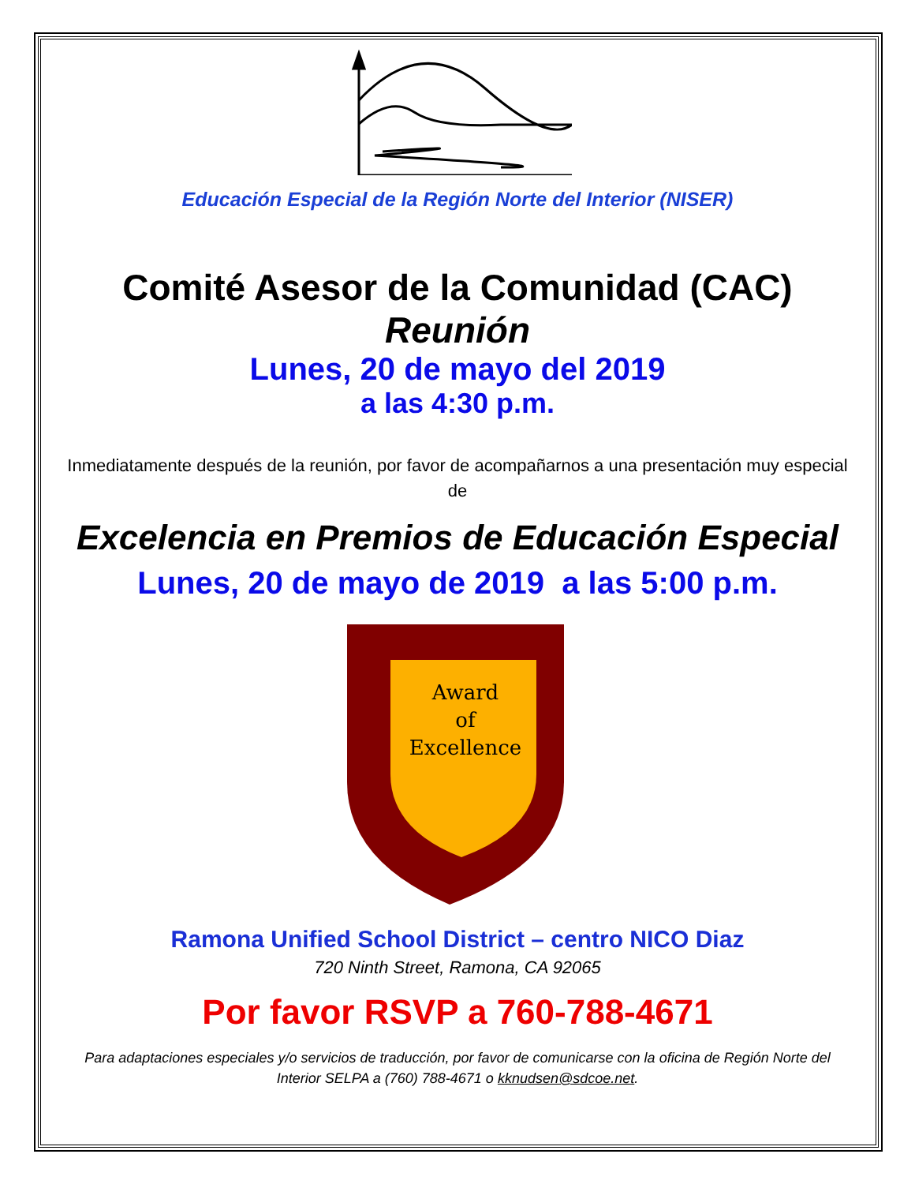Educación Especial de la Región Norte del Interior (NISER)
Comité Asesor de la Comunidad (CAC)
Reunión
Lunes, 20 de mayo del 2019
a las 4:30 p.m.
Inmediatamente después de la reunión, por favor de acompañarnos a una presentación muy especial de
Excelencia en Premios de Educación Especial
Lunes, 20 de mayo de 2019 a las 5:00 p.m.
Award
of
Excellence
Ramona Unified School District – centro NICO Diaz
720 Ninth Street, Ramona, CA 92065
Por favor RSVP a 760-788-4671
Para adaptaciones especiales y/o servicios de traducción, por favor de comunicarse con la oficina de Región Norte del Interior SELPA a (760) 788-4671 o kknudsen@sdcoe.net.